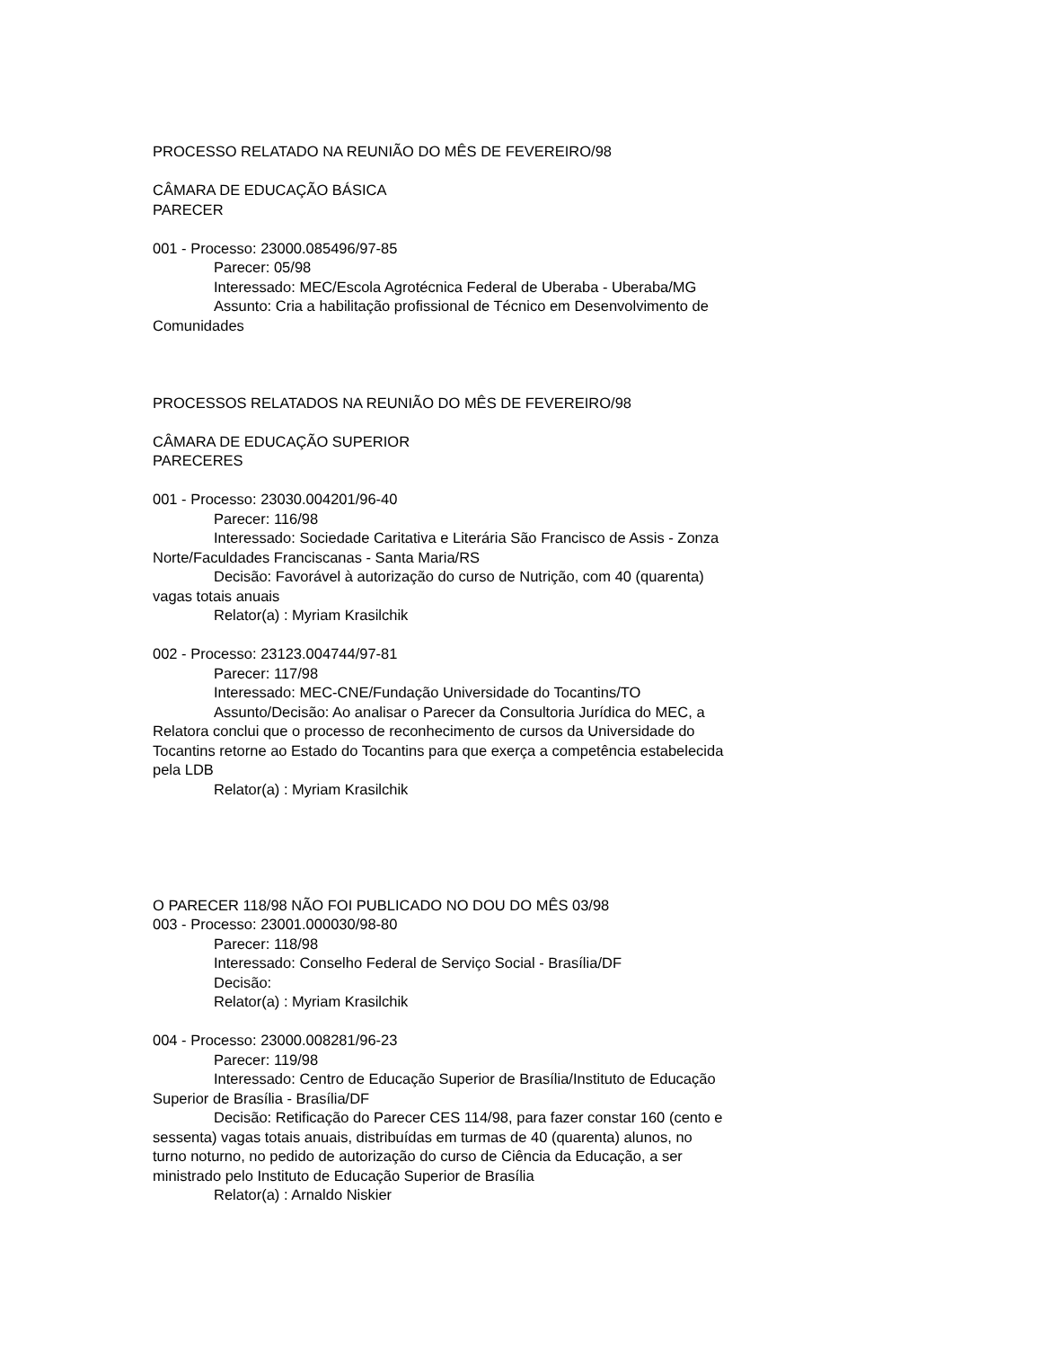PROCESSO RELATADO NA REUNIÃO DO MÊS DE FEVEREIRO/98
CÂMARA DE EDUCAÇÃO BÁSICA
PARECER
001 - Processo: 23000.085496/97-85
Parecer: 05/98
Interessado: MEC/Escola Agrotécnica Federal de Uberaba - Uberaba/MG
Assunto: Cria a habilitação profissional de Técnico em Desenvolvimento de Comunidades
PROCESSOS RELATADOS NA REUNIÃO DO MÊS DE FEVEREIRO/98
CÂMARA DE EDUCAÇÃO SUPERIOR
PARECERES
001 - Processo: 23030.004201/96-40
Parecer: 116/98
Interessado: Sociedade Caritativa e Literária São Francisco de Assis - Zonza Norte/Faculdades Franciscanas - Santa Maria/RS
Decisão: Favorável à autorização do curso de Nutrição, com 40 (quarenta) vagas totais anuais
Relator(a) : Myriam Krasilchik
002 - Processo: 23123.004744/97-81
Parecer: 117/98
Interessado: MEC-CNE/Fundação Universidade do Tocantins/TO
Assunto/Decisão: Ao analisar o Parecer da Consultoria Jurídica do MEC, a Relatora conclui que o processo de reconhecimento de cursos da Universidade do Tocantins retorne ao Estado do Tocantins para que exerça a competência estabelecida pela LDB
Relator(a) : Myriam Krasilchik
O PARECER 118/98 NÃO FOI PUBLICADO NO DOU DO MÊS 03/98
003 - Processo: 23001.000030/98-80
Parecer: 118/98
Interessado: Conselho Federal de Serviço Social - Brasília/DF
Decisão:
Relator(a) : Myriam Krasilchik
004 - Processo: 23000.008281/96-23
Parecer: 119/98
Interessado: Centro de Educação Superior de Brasília/Instituto de Educação Superior de Brasília - Brasília/DF
Decisão: Retificação do Parecer CES 114/98, para fazer constar 160 (cento e sessenta) vagas totais anuais, distribuídas em turmas de 40 (quarenta) alunos, no turno noturno, no pedido de autorização do curso de Ciência da Educação, a ser ministrado pelo Instituto de Educação Superior de Brasília
Relator(a) : Arnaldo Niskier